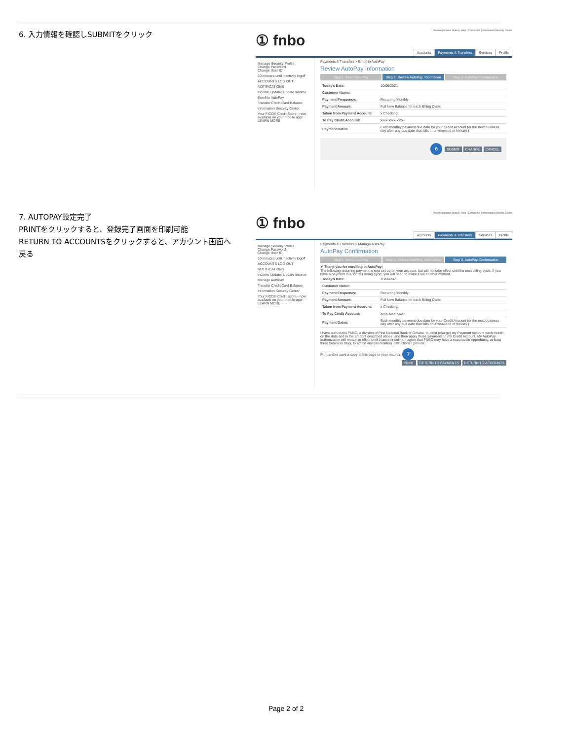6. 入力情報を確認しSUBMITをクリック
View Application Status | Help | Contact Us | Information Security Center
① fnbo
Accounts Payments & Transfers Services Profile
Manage Security Profile
Change Password
Change User ID
10 minutes until inactivity logoff
ACCOUNTS LOG OUT
NOTIFICATIONS
Income Update: Update Income
Enroll in AutoPay
Transfer Credit Card Balance
Information Security Center
Your FICO® Credit Score - now available on your mobile app! LEARN MORE
Payments & Transfers > Enroll in AutoPay
Review AutoPay Information
Step 1. Setup AutoPay Step 2. Review AutoPay Information
Step 3. AutoPay Confirmation
| Today's Date: | 10/06/2021 |
| Customer Name: | |
| Payment Frequency: | Recurring Monthly |
| Payment Amount: | Full New Balance for each Billing Cycle |
| Taken from Payment Account: | x Checking |
| To Pay Credit Account: | xxxx-xxxx-xxxx- |
| Payment Dates: | Each monthly payment due date for your Credit Account (or the next business day after any due date that falls on a weekend or holiday.) |
6 SUBMIT CHANGE CANCEL
7. AUTOPAY設定完了
PRINTをクリックすると、登録完了画面を印刷可能
RETURN TO ACCOUNTSをクリックすると、アカウント画面へ戻る
View Application Status | Help | Contact Us | Information Security Center
① fnbo
Accounts Payments & Transfers Services Profile
Manage Security Profile
Change Password
Change User ID
10 minutes until inactivity logoff
ACCOUNTS LOG OUT
NOTIFICATIONS
Income Update: Update Income
Manage AutoPay
Transfer Credit Card Balance
Information Security Center
Your FICO® Credit Score - now available on your mobile app! LEARN MORE
Payments & Transfers > Manage AutoPay
AutoPay Confirmation
Step 1. Setup AutoPay Step 2. Review AutoPay Information
Step 3. AutoPay Confirmation
✔ Thank you for enrolling in AutoPay!
The following recurring payment is now set up on your account, but will not take effect until the next billing cycle. If you have a payment due for this billing cycle, you will need to make it via another method.
| Today's Date: | 10/06/2021 |
| Customer Name: | |
| Payment Frequency: | Recurring Monthly |
| Payment Amount: | Full New Balance for each Billing Cycle |
| Taken from Payment Account: | x Checking |
| To Pay Credit Account: | xxxx-xxxx-xxxx- |
| Payment Dates: | Each monthly payment due date for your Credit Account (or the next business day after any due date that falls on a weekend or holiday.) |
I have authorized FNBO, a division of First National Bank of Omaha, to debit (charge) my Payment Account each month on the date and in the amount described above, and then apply those payments to my Credit Account. My AutoPay authorization will remain in effect until I cancel it online. I agree that FNBO may have a reasonable opportunity, at least three business days, to act on any cancellation instructions I provide.
Print and/or save a copy of this page to your records. 7
PRINT RETURN TO PAYMENTS RETURN TO ACCOUNTS
Page 2 of 2